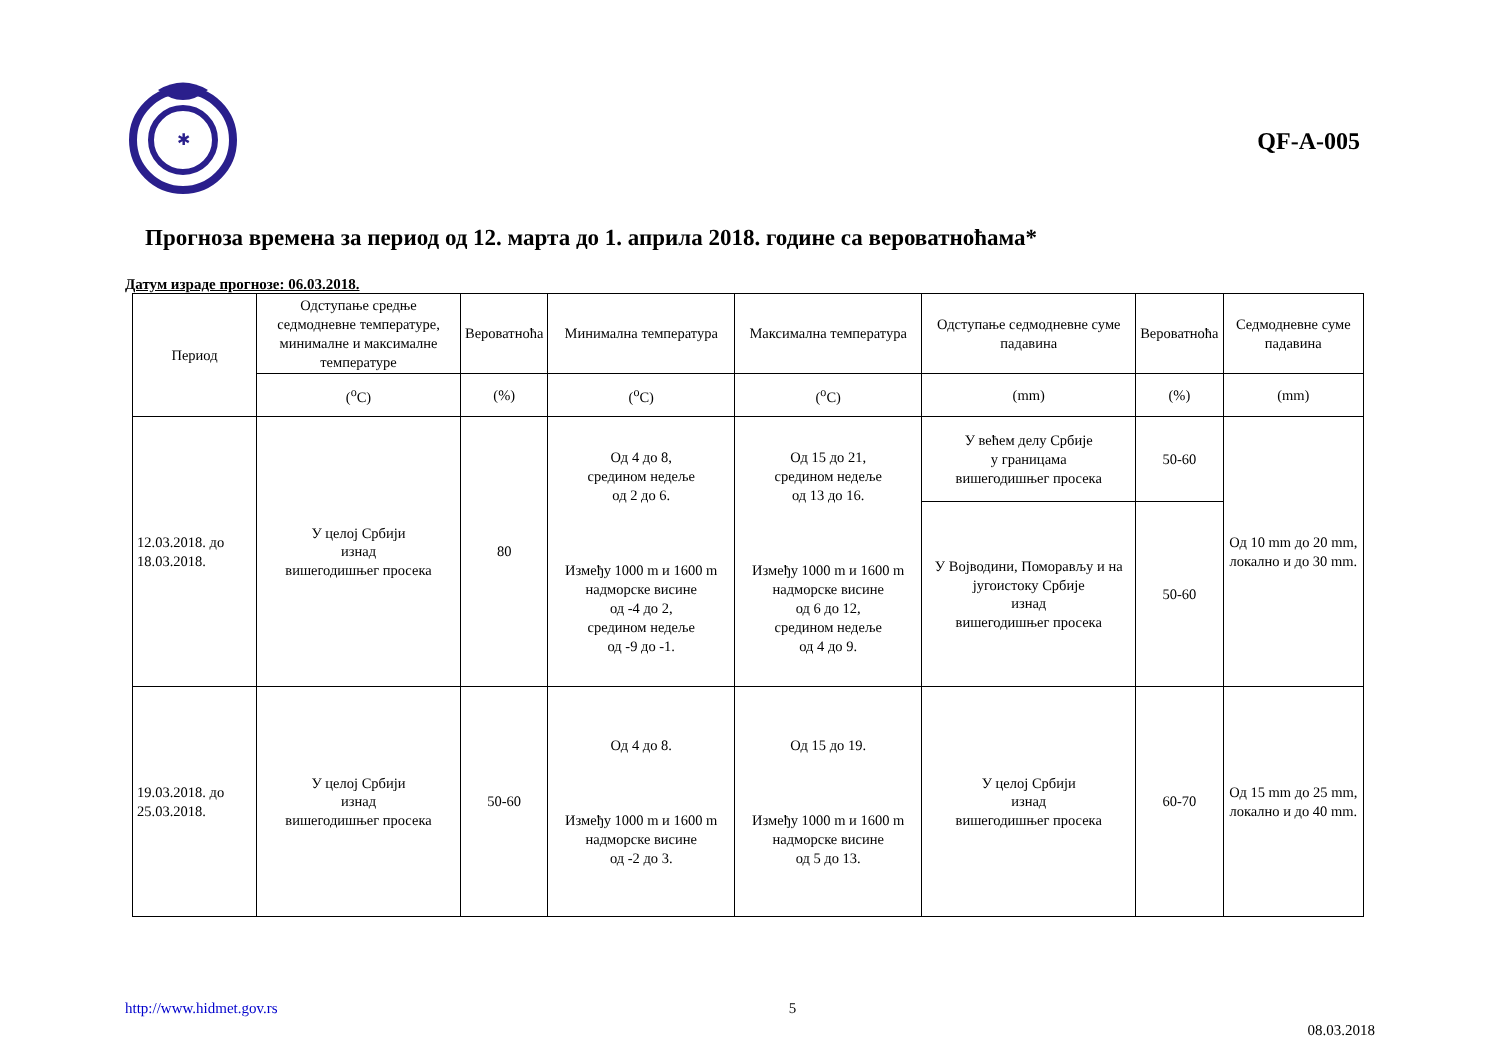✱
QF-A-005
Прогноза времена за период од 12. марта до 1. априла 2018. године са вероватноћама*
Датум израде прогнозе: 06.03.2018.
| Период | Одступање средње седмодневне температуре, минималне и максималне температуре | Вероватноћа | Минимална температура | Максимална температура | Одступање седмодневне суме падавина | Вероватноћа | Седмодневне суме падавина |
| | (<sup>o</sup>C) | (%) | (<sup>o</sup>C) | (<sup>o</sup>C) | (mm) | (%) | (mm) |
| 12.03.2018. до 18.03.2018. | У целој Србији изнад вишегодишњег просека | 80 | Од 4 до 8, средином недеље од 2 до 6. Између 1000 m и 1600 m надморске висине од -4 до 2, средином недеље од -9 до -1. | Од 15 до 21, средином недеље од 13 до 16. Између 1000 m и 1600 m надморске висине од 6 до 12, средином недеље од 4 до 9. | У већем делу Србије у границама вишегодишњег просека | 50-60 | Од 10 mm до 20 mm, локално и до 30 mm. |
| | | | | | У Војводини, Поморављу и на југоистоку Србије изнад вишегодишњег просека | 50-60 | |
| 19.03.2018. до 25.03.2018. | У целој Србији изнад вишегодишњег просека | 50-60 | Од 4 до 8. Између 1000 m и 1600 m надморске висине од -2 до 3. | Од 15 до 19. Између 1000 m и 1600 m надморске висине од 5 до 13. | У целој Србији изнад вишегодишњег просека | 60-70 | Од 15 mm до 25 mm, локално и до 40 mm. |
http://www.hidmet.gov.rs 5 08.03.2018